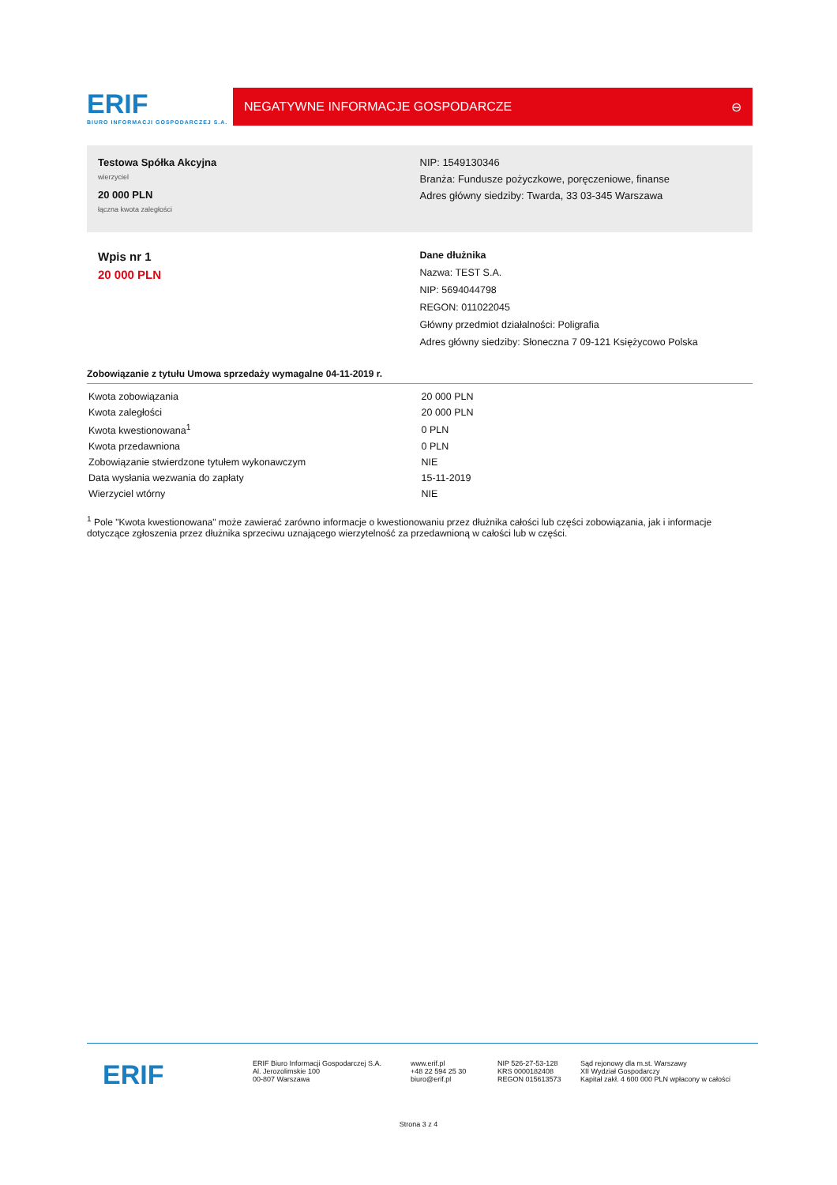ERIF
BIURO INFORMACJI GOSPODARCZEJ S.A.
NEGATYWNE INFORMACJE GOSPODARCZE ⊖
Testowa Spółka Akcyjna
wierzyciel
20 000 PLN
łączna kwota zaległości
NIP: 1549130346
Branża: Fundusze pożyczkowe, poręczeniowe, finanse
Adres główny siedziby: Twarda, 33 03-345 Warszawa
Wpis nr 1
20 000 PLN
Dane dłużnika
Nazwa: TEST S.A.
NIP: 5694044798
REGON: 011022045
Główny przedmiot działalności: Poligrafia
Adres główny siedziby: Słoneczna 7 09-121 Księżycowo Polska
Zobowiązanie z tytułu Umowa sprzedaży wymagalne 04-11-2019 r.
| Kwota zobowiązania | 20 000 PLN |
| Kwota zaległości | 20 000 PLN |
| Kwota kwestionowana<sup>1</sup> | 0 PLN |
| Kwota przedawniona | 0 PLN |
| Zobowiązanie stwierdzone tytułem wykonawczym | NIE |
| Data wysłania wezwania do zapłaty | 15-11-2019 |
| Wierzyciel wtórny | NIE |
<sup>1</sup> Pole "Kwota kwestionowana" może zawierać zarówno informacje o kwestionowaniu przez dłużnika całości lub części zobowiązania, jak i informacje dotyczące zgłoszenia przez dłużnika sprzeciwu uznającego wierzytelność za przedawnioną w całości lub w części.
ERIF
ERIF Biuro Informacji Gospodarczej S.A.
Al. Jerozolimskie 100
00-807 Warszawa
www.erif.pl
+48 22 594 25 30
biuro@erif.pl
NIP 526-27-53-128
KRS 0000182408
REGON 015613573
Sąd rejonowy dla m.st. Warszawy
XII Wydział Gospodarczy
Kapitał zakł. 4 600 000 PLN wpłacony w całości
Strona 3 z 4